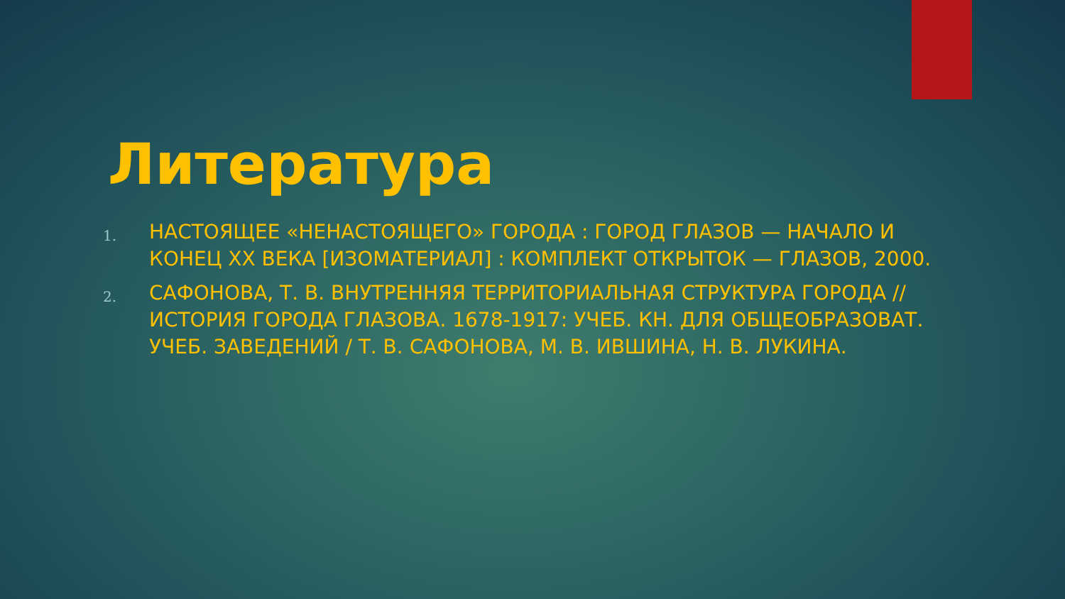Литература
1. НАСТОЯЩЕЕ «НЕНАСТОЯЩЕГО» ГОРОДА : ГОРОД ГЛАЗОВ — НАЧАЛО И КОНЕЦ XX ВЕКА [ИЗОМАТЕРИАЛ] : КОМПЛЕКТ ОТКРЫТОК — ГЛАЗОВ, 2000.
2. САФОНОВА, Т. В. ВНУТРЕННЯЯ ТЕРРИТОРИАЛЬНАЯ СТРУКТУРА ГОРОДА // ИСТОРИЯ ГОРОДА ГЛАЗОВА. 1678-1917: УЧЕБ. КН. ДЛЯ ОБЩЕОБРАЗОВАТ. УЧЕБ. ЗАВЕДЕНИЙ / Т. В. САФОНОВА, М. В. ИВШИНА, Н. В. ЛУКИНА.